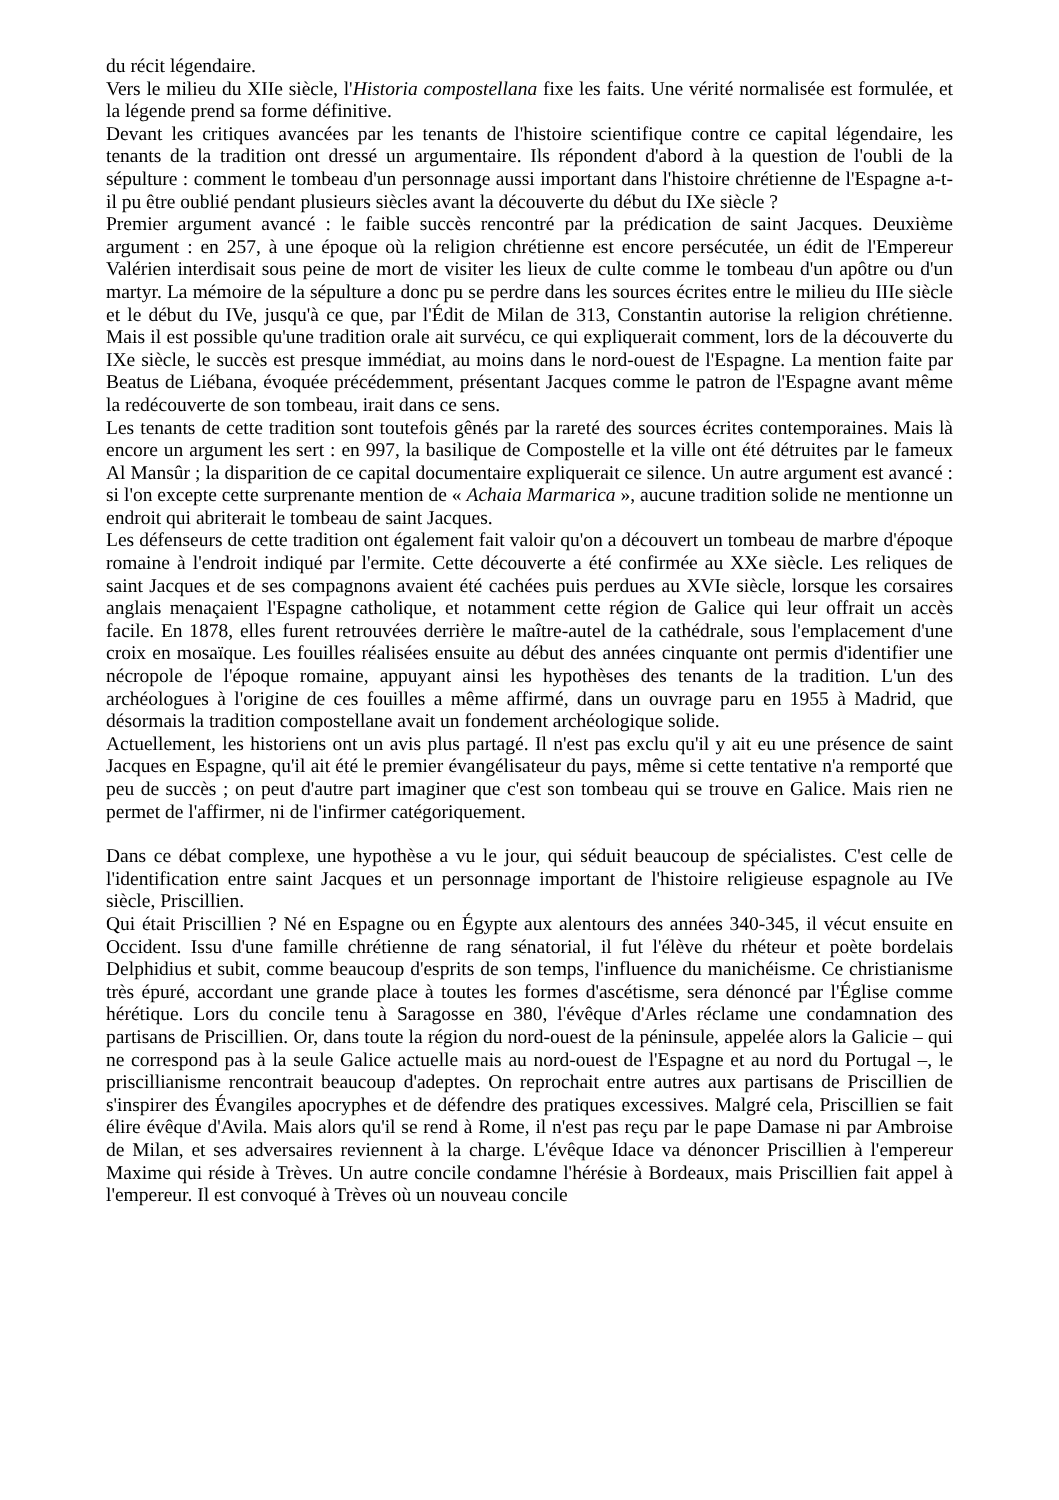du récit légendaire.
Vers le milieu du XIIe siècle, l'Historia compostellana fixe les faits. Une vérité normalisée est formulée, et la légende prend sa forme définitive.
Devant les critiques avancées par les tenants de l'histoire scientifique contre ce capital légendaire, les tenants de la tradition ont dressé un argumentaire. Ils répondent d'abord à la question de l'oubli de la sépulture : comment le tombeau d'un personnage aussi important dans l'histoire chrétienne de l'Espagne a-t-il pu être oublié pendant plusieurs siècles avant la découverte du début du IXe siècle ?
Premier argument avancé : le faible succès rencontré par la prédication de saint Jacques. Deuxième argument : en 257, à une époque où la religion chrétienne est encore persécutée, un édit de l'Empereur Valérien interdisait sous peine de mort de visiter les lieux de culte comme le tombeau d'un apôtre ou d'un martyr. La mémoire de la sépulture a donc pu se perdre dans les sources écrites entre le milieu du IIIe siècle et le début du IVe, jusqu'à ce que, par l'Édit de Milan de 313, Constantin autorise la religion chrétienne. Mais il est possible qu'une tradition orale ait survécu, ce qui expliquerait comment, lors de la découverte du IXe siècle, le succès est presque immédiat, au moins dans le nord-ouest de l'Espagne. La mention faite par Beatus de Liébana, évoquée précédemment, présentant Jacques comme le patron de l'Espagne avant même la redécouverte de son tombeau, irait dans ce sens.
Les tenants de cette tradition sont toutefois gênés par la rareté des sources écrites contemporaines. Mais là encore un argument les sert : en 997, la basilique de Compostelle et la ville ont été détruites par le fameux Al Mansûr ; la disparition de ce capital documentaire expliquerait ce silence. Un autre argument est avancé : si l'on excepte cette surprenante mention de « Achaia Marmarica », aucune tradition solide ne mentionne un endroit qui abriterait le tombeau de saint Jacques.
Les défenseurs de cette tradition ont également fait valoir qu'on a découvert un tombeau de marbre d'époque romaine à l'endroit indiqué par l'ermite. Cette découverte a été confirmée au XXe siècle. Les reliques de saint Jacques et de ses compagnons avaient été cachées puis perdues au XVIe siècle, lorsque les corsaires anglais menaçaient l'Espagne catholique, et notamment cette région de Galice qui leur offrait un accès facile. En 1878, elles furent retrouvées derrière le maître-autel de la cathédrale, sous l'emplacement d'une croix en mosaïque. Les fouilles réalisées ensuite au début des années cinquante ont permis d'identifier une nécropole de l'époque romaine, appuyant ainsi les hypothèses des tenants de la tradition. L'un des archéologues à l'origine de ces fouilles a même affirmé, dans un ouvrage paru en 1955 à Madrid, que désormais la tradition compostellane avait un fondement archéologique solide.
Actuellement, les historiens ont un avis plus partagé. Il n'est pas exclu qu'il y ait eu une présence de saint Jacques en Espagne, qu'il ait été le premier évangélisateur du pays, même si cette tentative n'a remporté que peu de succès ; on peut d'autre part imaginer que c'est son tombeau qui se trouve en Galice. Mais rien ne permet de l'affirmer, ni de l'infirmer catégoriquement.
Dans ce débat complexe, une hypothèse a vu le jour, qui séduit beaucoup de spécialistes. C'est celle de l'identification entre saint Jacques et un personnage important de l'histoire religieuse espagnole au IVe siècle, Priscillien.
Qui était Priscillien ? Né en Espagne ou en Égypte aux alentours des années 340-345, il vécut ensuite en Occident. Issu d'une famille chrétienne de rang sénatorial, il fut l'élève du rhéteur et poète bordelais Delphidius et subit, comme beaucoup d'esprits de son temps, l'influence du manichéisme. Ce christianisme très épuré, accordant une grande place à toutes les formes d'ascétisme, sera dénoncé par l'Église comme hérétique. Lors du concile tenu à Saragosse en 380, l'évêque d'Arles réclame une condamnation des partisans de Priscillien. Or, dans toute la région du nord-ouest de la péninsule, appelée alors la Galicie – qui ne correspond pas à la seule Galice actuelle mais au nord-ouest de l'Espagne et au nord du Portugal –, le priscillianisme rencontrait beaucoup d'adeptes. On reprochait entre autres aux partisans de Priscillien de s'inspirer des Évangiles apocryphes et de défendre des pratiques excessives. Malgré cela, Priscillien se fait élire évêque d'Avila. Mais alors qu'il se rend à Rome, il n'est pas reçu par le pape Damase ni par Ambroise de Milan, et ses adversaires reviennent à la charge. L'évêque Idace va dénoncer Priscillien à l'empereur Maxime qui réside à Trèves. Un autre concile condamne l'hérésie à Bordeaux, mais Priscillien fait appel à l'empereur. Il est convoqué à Trèves où un nouveau concile